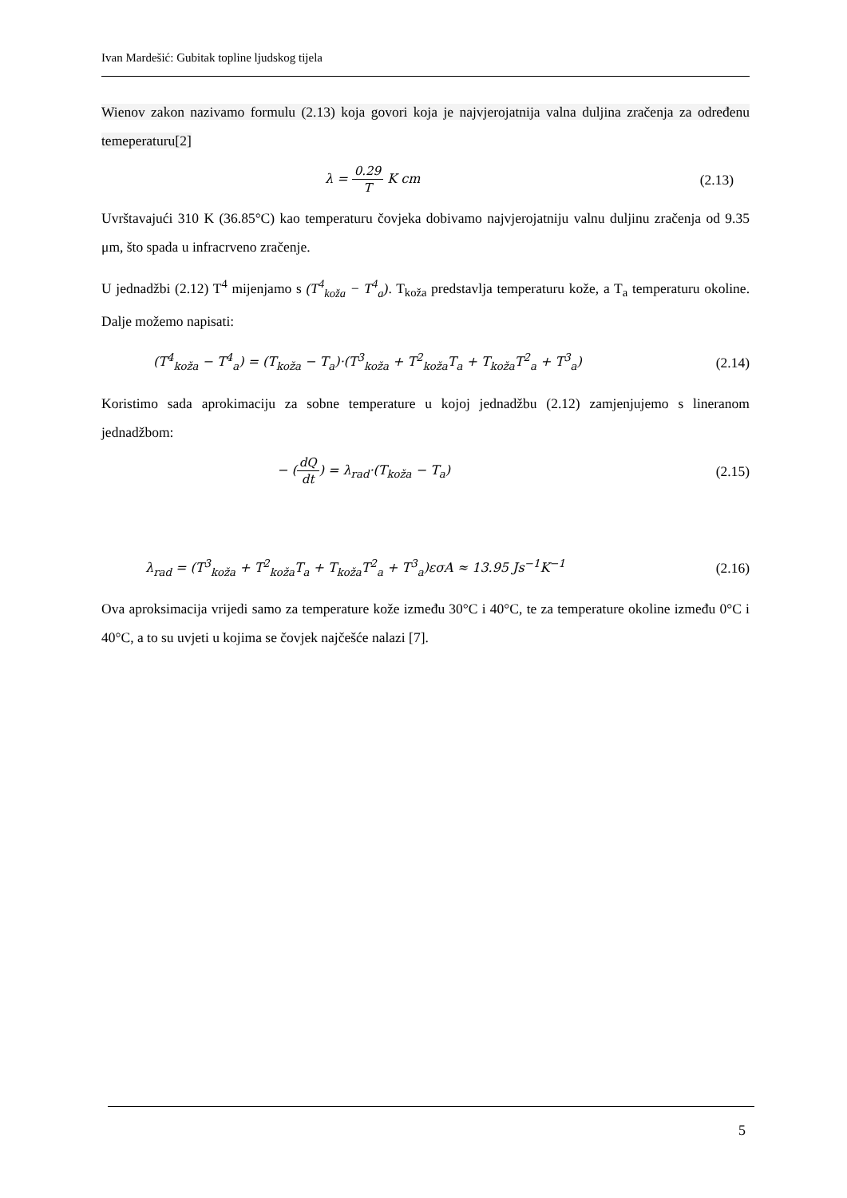Ivan Mardešić: Gubitak topline ljudskog tijela
Wienov zakon nazivamo formulu (2.13) koja govori koja je najvjerojatnija valna duljina zračenja za određenu temeperaturu[2]
λ = 0.29 T K cm (2.13)
Uvrštavajući 310 K (36.85°C) kao temperaturu čovjeka dobivamo najvjerojatniju valnu duljinu zračenja od 9.35 μm, što spada u infracrveno zračenje.
U jednadžbi (2.12) T<sup>4</sup> mijenjamo s (T<sup>4</sup><sub>koža</sub> − T<sup>4</sup><sub>a</sub>). T<sub>koža</sub> predstavlja temperaturu kože, a T<sub>a</sub> temperaturu okoline. Dalje možemo napisati:
(T<sup>4</sup><sub>koža</sub> − T<sup>4</sup><sub>a</sub>) = (T<sub>koža</sub> − T<sub>a</sub>)·(T<sup>3</sup><sub>koža</sub> + T<sup>2</sup><sub>koža</sub>T<sub>a</sub> + T<sub>koža</sub>T<sup>2</sup><sub>a</sub> + T<sup>3</sup><sub>a</sub>) (2.14)
Koristimo sada aprokimaciju za sobne temperature u kojoj jednadžbu (2.12) zamjenjujemo s lineranom jednadžbom:
− (dQ dt) = λ<sub>rad</sub>·(T<sub>koža</sub> − T<sub>a</sub>) (2.15)
λ<sub>rad</sub> = (T<sup>3</sup><sub>koža</sub> + T<sup>2</sup><sub>koža</sub>T<sub>a</sub> + T<sub>koža</sub>T<sup>2</sup><sub>a</sub> + T<sup>3</sup><sub>a</sub>)εσA ≈ 13.95 Js<sup>−1</sup>K<sup>−1</sup> (2.16)
Ova aproksimacija vrijedi samo za temperature kože između 30°C i 40°C, te za temperature okoline između 0°C i 40°C, a to su uvjeti u kojima se čovjek najčešće nalazi [7].
5